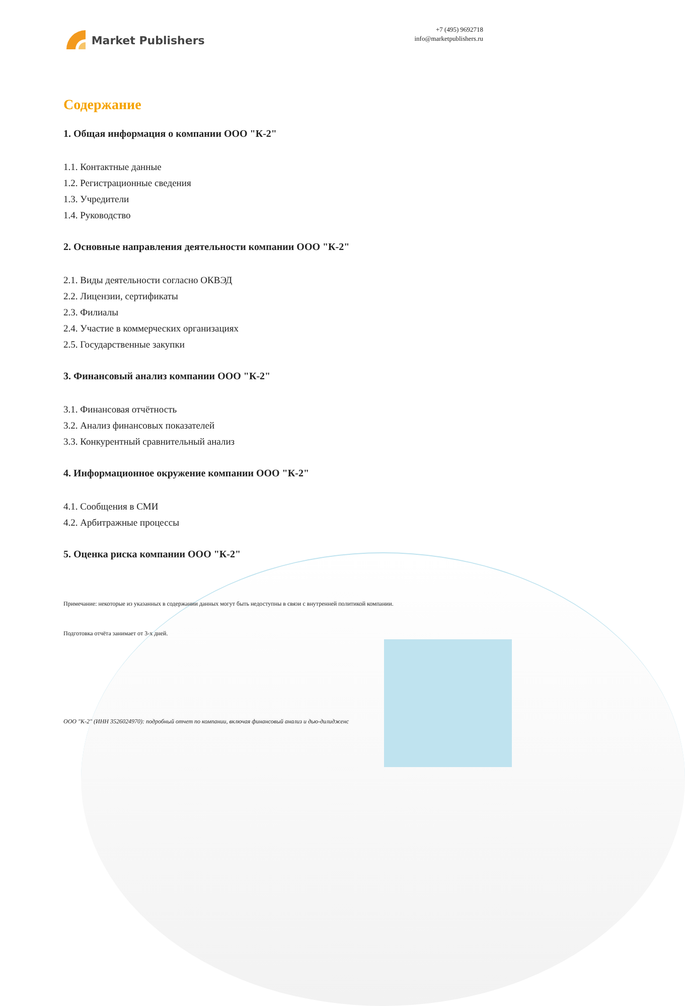Market Publishers
+7 (495) 9692718
info@marketpublishers.ru
Содержание
1. Общая информация о компании ООО "К-2"
1.1. Контактные данные
1.2. Регистрационные сведения
1.3. Учредители
1.4. Руководство
2. Основные направления деятельности компании ООО "К-2"
2.1. Виды деятельности согласно ОКВЭД
2.2. Лицензии, сертификаты
2.3. Филиалы
2.4. Участие в коммерческих организациях
2.5. Государственные закупки
3. Финансовый анализ компании ООО "К-2"
3.1. Финансовая отчётность
3.2. Анализ финансовых показателей
3.3. Конкурентный сравнительный анализ
4. Информационное окружение компании ООО "К-2"
4.1. Сообщения в СМИ
4.2. Арбитражные процессы
5. Оценка риска компании ООО "К-2"
Примечание: некоторые из указанных в содержании данных могут быть недоступны в связи с внутренней политикой компании.
Подготовка отчёта занимает от 3-х дней.
ООО "К-2" (ИНН 3526024970): подробный отчет по компании, включая финансовый анализ и дью-дилидженс